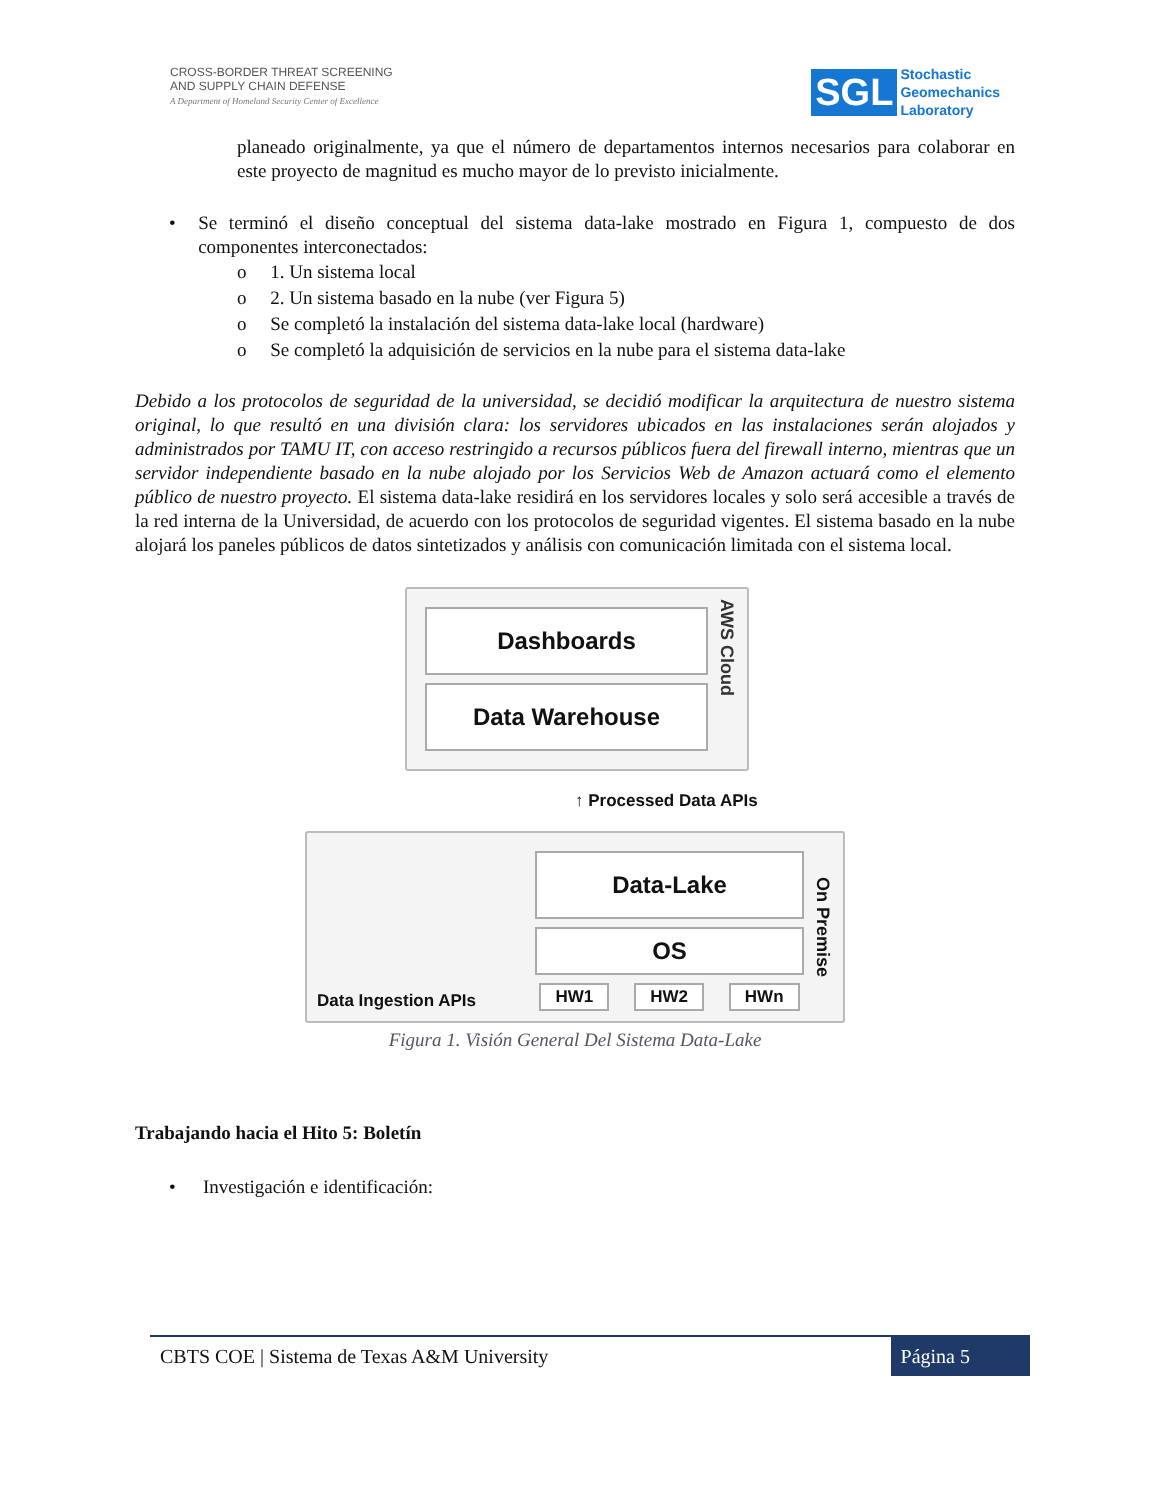CROSS-BORDER THREAT SCREENING
AND SUPPLY CHAIN DEFENSE
A Department of Homeland Security Center of Excellence
SGL Stochastic
Geomechanics
Laboratory
planeado originalmente, ya que el número de departamentos internos necesarios para colaborar en este proyecto de magnitud es mucho mayor de lo previsto inicialmente.
•
Se terminó el diseño conceptual del sistema data-lake mostrado en Figura 1, compuesto de dos componentes interconectados:
o 1. Un sistema local
o 2. Un sistema basado en la nube (ver Figura 5)
o Se completó la instalación del sistema data-lake local (hardware)
o Se completó la adquisición de servicios en la nube para el sistema data-lake
Debido a los protocolos de seguridad de la universidad, se decidió modificar la arquitectura de nuestro sistema original, lo que resultó en una división clara: los servidores ubicados en las instalaciones serán alojados y administrados por TAMU IT, con acceso restringido a recursos públicos fuera del firewall interno, mientras que un servidor independiente basado en la nube alojado por los Servicios Web de Amazon actuará como el elemento público de nuestro proyecto. El sistema data-lake residirá en los servidores locales y solo será accesible a través de la red interna de la Universidad, de acuerdo con los protocolos de seguridad vigentes. El sistema basado en la nube alojará los paneles públicos de datos sintetizados y análisis con comunicación limitada con el sistema local.
Dashboards
Data Warehouse
AWS Cloud
↑ Processed Data APIs
Data Ingestion APIs
Data-Lake
OS
HW1 HW2 HWn
On Premise
Figura 1. Visión General Del Sistema Data-Lake
Trabajando hacia el Hito 5: Boletín
• Investigación e identificación:
CBTS COE | Sistema de Texas A&M University Página 5